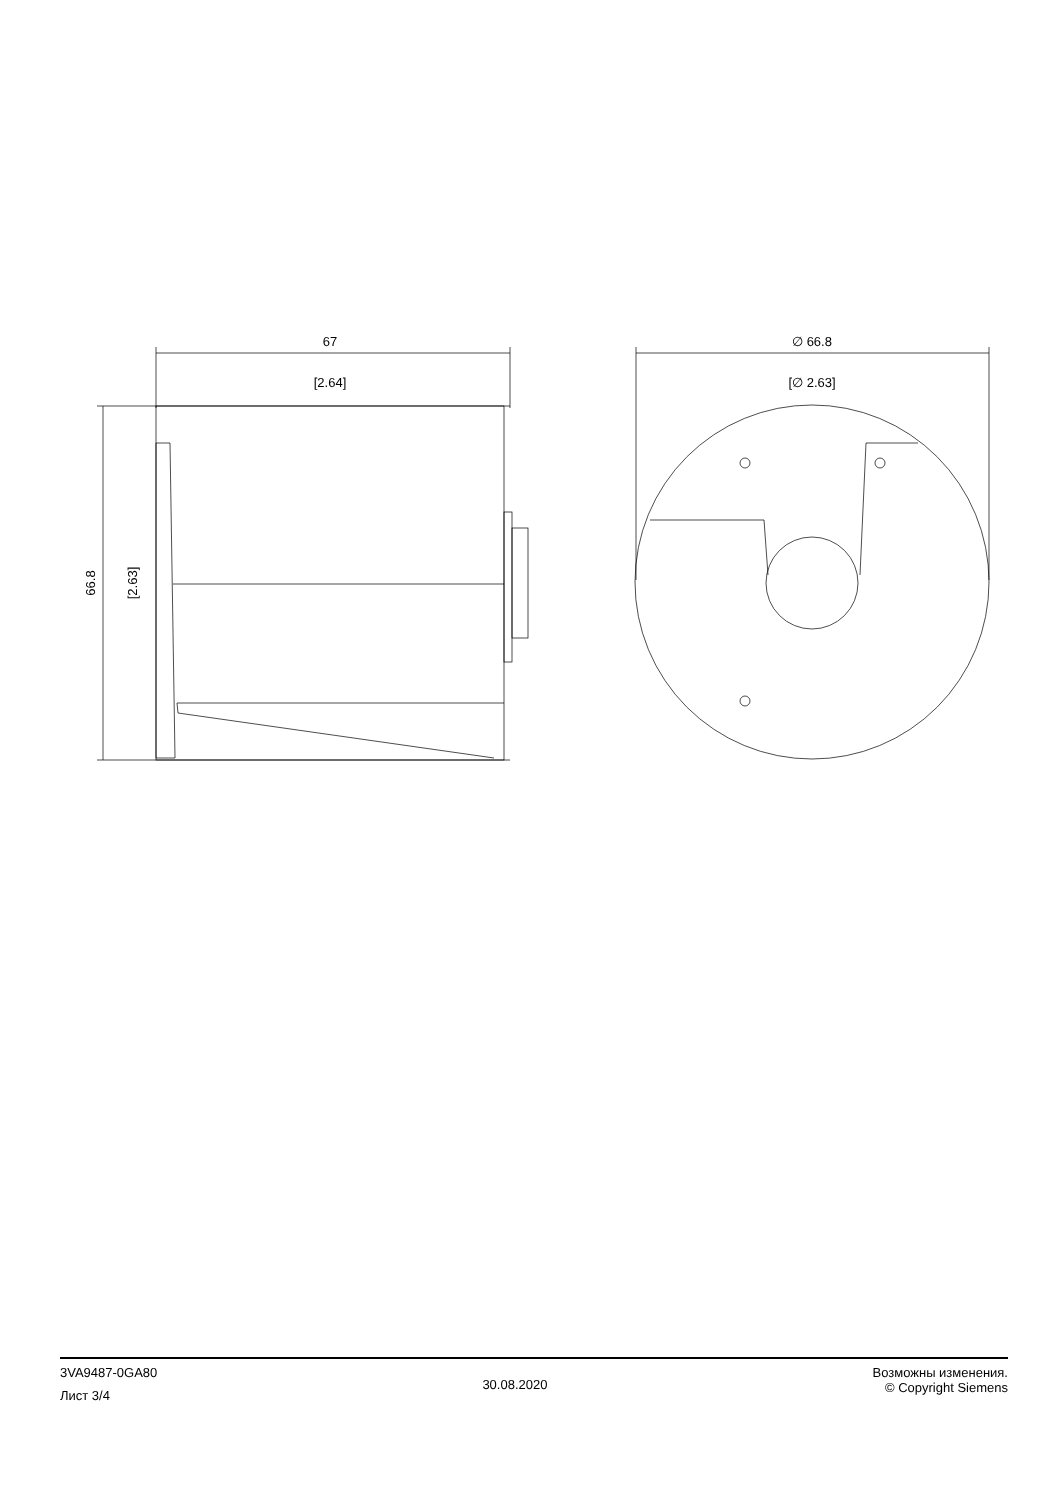67
[2.64]
∅ 66.8
[∅ 2.63]
66.8
[2.63]
3VA9487-0GA80
Лист 3/4
30.08.2020
Возможны изменения.
© Copyright Siemens